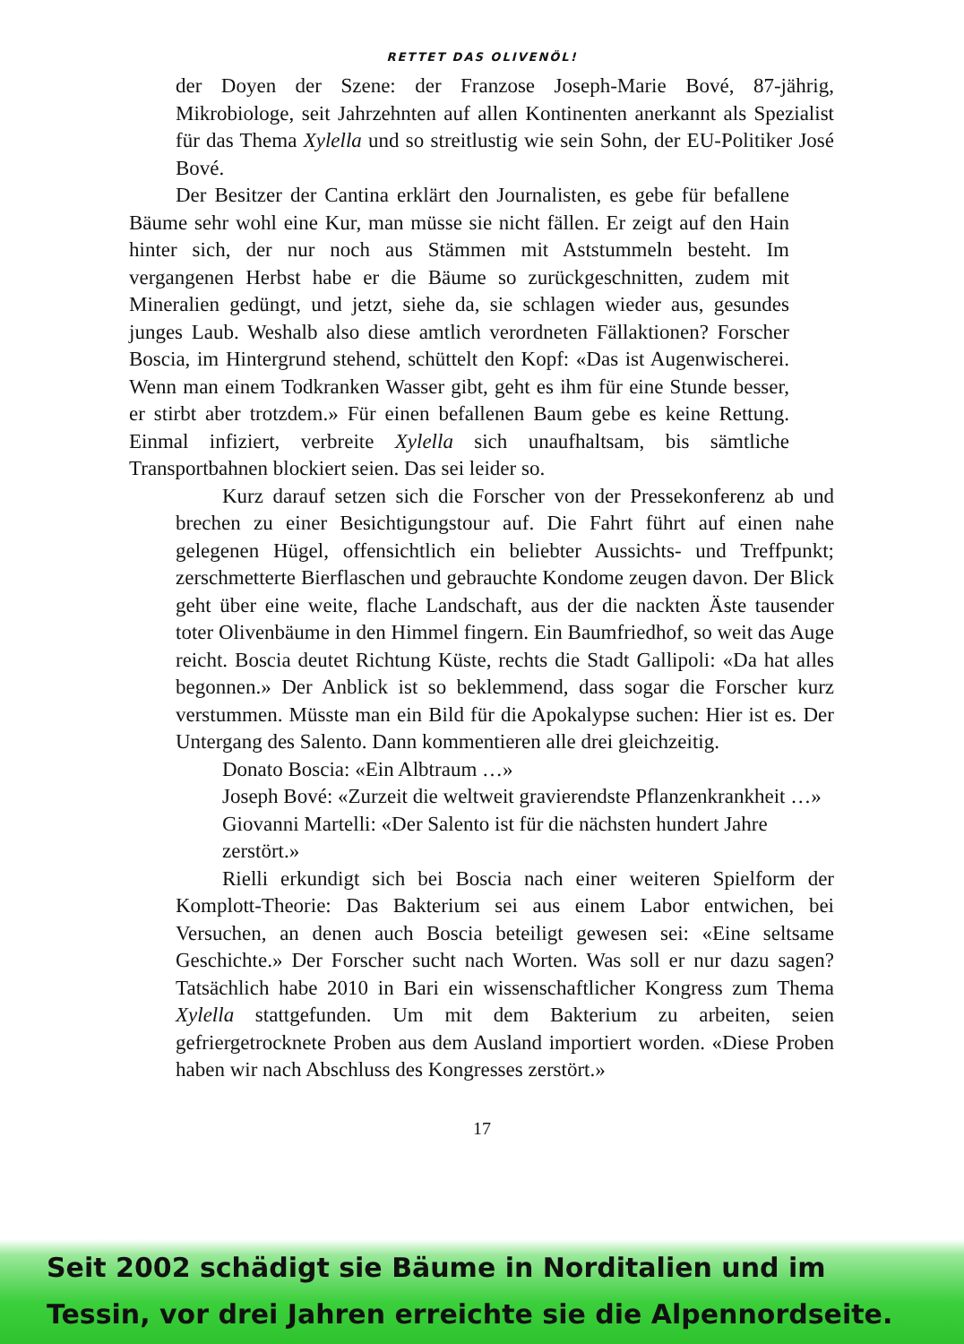RETTET DAS OLIVENÖL!
der Doyen der Szene: der Franzose Joseph-Marie Bové, 87-jährig, Mikrobiologe, seit Jahrzehnten auf allen Kontinenten anerkannt als Spezialist für das Thema Xylella und so streitlustig wie sein Sohn, der EU-Politiker José Bové.
Der Besitzer der Cantina erklärt den Journalisten, es gebe für befallene Bäume sehr wohl eine Kur, man müsse sie nicht fällen. Er zeigt auf den Hain hinter sich, der nur noch aus Stämmen mit Aststummeln besteht. Im vergangenen Herbst habe er die Bäume so zurückgeschnitten, zudem mit Mineralien gedüngt, und jetzt, siehe da, sie schlagen wieder aus, gesundes junges Laub. Weshalb also diese amtlich verordneten Fällaktionen? Forscher Boscia, im Hintergrund stehend, schüttelt den Kopf: «Das ist Augenwischerei. Wenn man einem Todkranken Wasser gibt, geht es ihm für eine Stunde besser, er stirbt aber trotzdem.» Für einen befallenen Baum gebe es keine Rettung. Einmal infiziert, verbreite Xylella sich unaufhaltsam, bis sämtliche Transportbahnen blockiert seien. Das sei leider so.
Kurz darauf setzen sich die Forscher von der Pressekonferenz ab und brechen zu einer Besichtigungstour auf. Die Fahrt führt auf einen nahe gelegenen Hügel, offensichtlich ein beliebter Aussichts- und Treffpunkt; zerschmetterte Bierflaschen und gebrauchte Kondome zeugen davon. Der Blick geht über eine weite, flache Landschaft, aus der die nackten Äste tausender toter Olivenbäume in den Himmel fingern. Ein Baumfriedhof, so weit das Auge reicht. Boscia deutet Richtung Küste, rechts die Stadt Gallipoli: «Da hat alles begonnen.» Der Anblick ist so beklemmend, dass sogar die Forscher kurz verstummen. Müsste man ein Bild für die Apokalypse suchen: Hier ist es. Der Untergang des Salento. Dann kommentieren alle drei gleichzeitig.
Donato Boscia: «Ein Albtraum …»
Joseph Bové: «Zurzeit die weltweit gravierendste Pflanzenkrankheit …»
Giovanni Martelli: «Der Salento ist für die nächsten hundert Jahre zerstört.»
Rielli erkundigt sich bei Boscia nach einer weiteren Spielform der Komplott-Theorie: Das Bakterium sei aus einem Labor entwichen, bei Versuchen, an denen auch Boscia beteiligt gewesen sei: «Eine seltsame Geschichte.» Der Forscher sucht nach Worten. Was soll er nur dazu sagen? Tatsächlich habe 2010 in Bari ein wissenschaftlicher Kongress zum Thema Xylella stattgefunden. Um mit dem Bakterium zu arbeiten, seien gefriergetrocknete Proben aus dem Ausland importiert worden. «Diese Proben haben wir nach Abschluss des Kongresses zerstört.»
17
Seit 2002 schädigt sie Bäume in Norditalien und im
Tessin, vor drei Jahren erreichte sie die Alpennordseite.